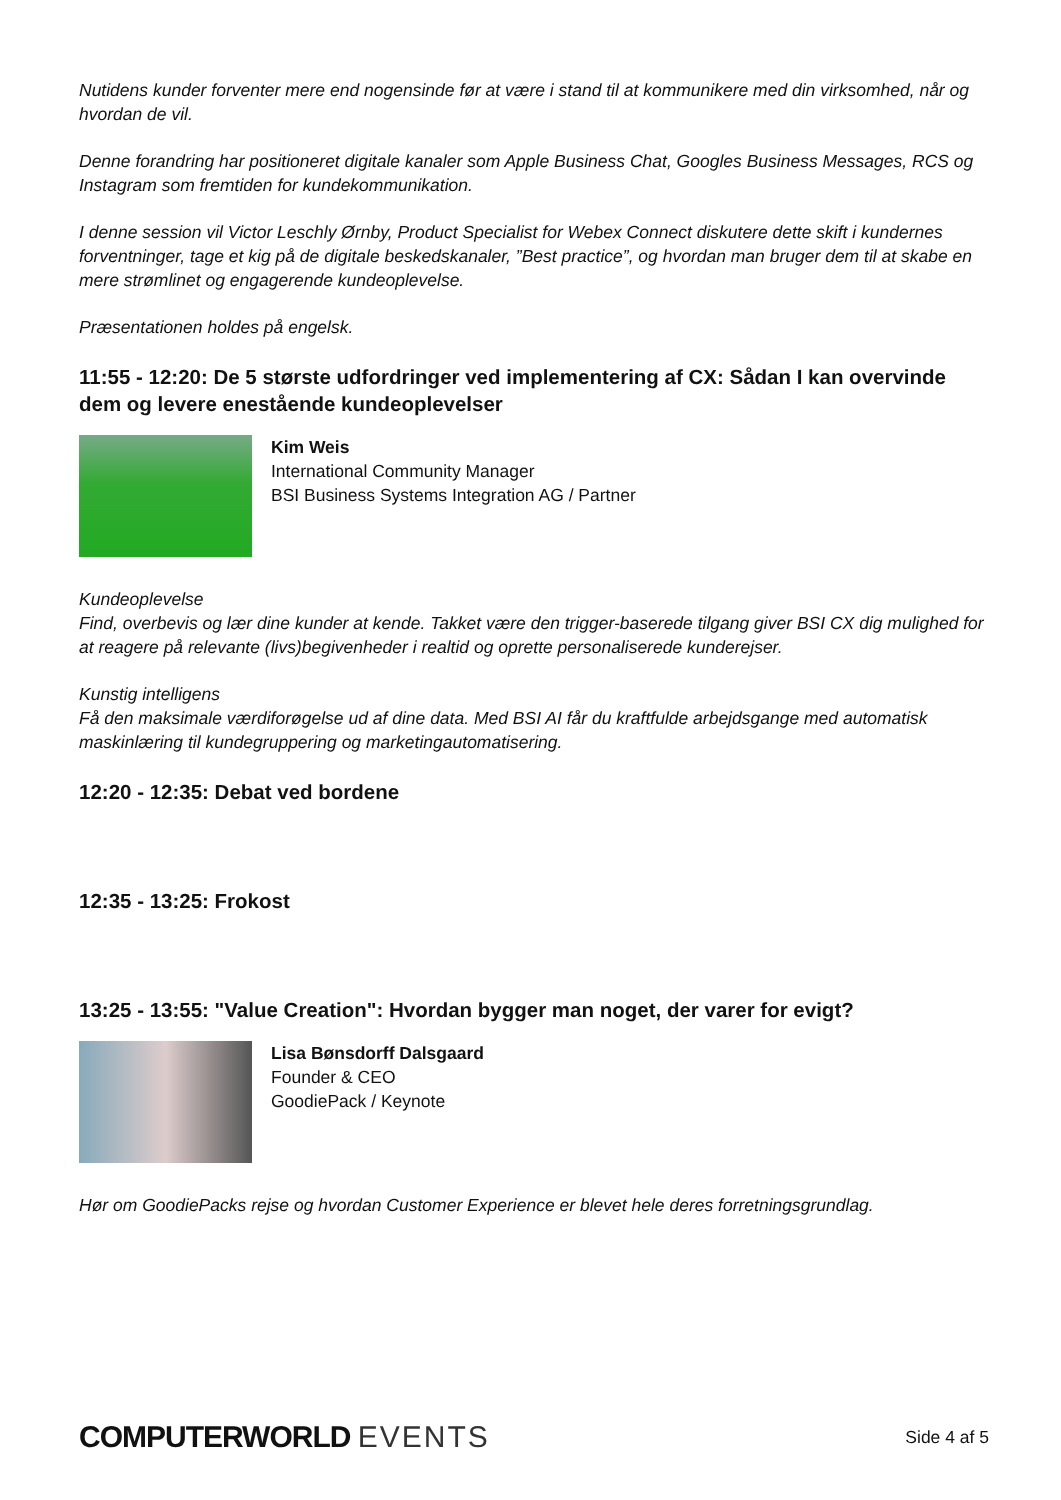Nutidens kunder forventer mere end nogensinde før at være i stand til at kommunikere med din virksomhed, når og hvordan de vil.
Denne forandring har positioneret digitale kanaler som Apple Business Chat, Googles Business Messages, RCS og Instagram som fremtiden for kundekommunikation.
I denne session vil Victor Leschly Ørnby, Product Specialist for Webex Connect diskutere dette skift i kundernes forventninger, tage et kig på de digitale beskedskanaler, ”Best practice”, og hvordan man bruger dem til at skabe en mere strømlinet og engagerende kundeoplevelse.
Præsentationen holdes på engelsk.
11:55 - 12:20: De 5 største udfordringer ved implementering af CX: Sådan I kan overvinde dem og levere enestående kundeoplevelser
Kim Weis
International Community Manager
BSI Business Systems Integration AG / Partner
Kundeoplevelse
Find, overbevis og lær dine kunder at kende. Takket være den trigger-baserede tilgang giver BSI CX dig mulighed for at reagere på relevante (livs)begivenheder i realtid og oprette personaliserede kunderejser.
Kunstig intelligens
Få den maksimale værdiforøgelse ud af dine data. Med BSI AI får du kraftfulde arbejdsgange med automatisk maskinlæring til kundegruppering og marketingautomatisering.
12:20 - 12:35: Debat ved bordene
12:35 - 13:25: Frokost
13:25 - 13:55: "Value Creation": Hvordan bygger man noget, der varer for evigt?
Lisa Bønsdorff Dalsgaard
Founder & CEO
GoodiePack / Keynote
Hør om GoodiePacks rejse og hvordan Customer Experience er blevet hele deres forretningsgrundlag.
COMPUTERWORLD EVENTS
Side 4 af 5